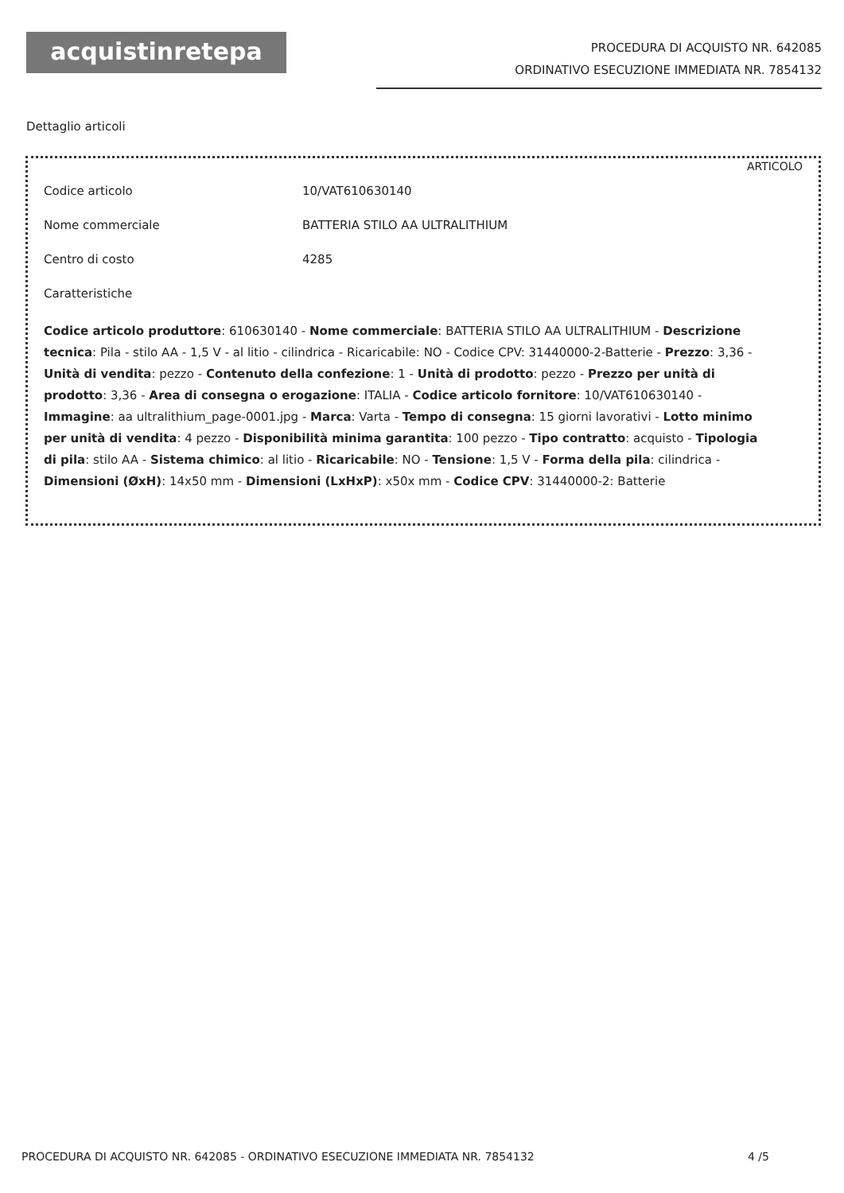acquistinretepa
PROCEDURA DI ACQUISTO NR. 642085
ORDINATIVO ESECUZIONE IMMEDIATA NR. 7854132
Dettaglio articoli
ARTICOLO
Codice articolo 10/VAT610630140
Nome commerciale BATTERIA STILO AA ULTRALITHIUM
Centro di costo 4285
Caratteristiche
Codice articolo produttore: 610630140 - Nome commerciale: BATTERIA STILO AA ULTRALITHIUM - Descrizione tecnica: Pila - stilo AA - 1,5 V - al litio - cilindrica - Ricaricabile: NO - Codice CPV: 31440000-2-Batterie - Prezzo: 3,36 - Unità di vendita: pezzo - Contenuto della confezione: 1 - Unità di prodotto: pezzo - Prezzo per unità di prodotto: 3,36 - Area di consegna o erogazione: ITALIA - Codice articolo fornitore: 10/VAT610630140 - Immagine: aa ultralithium_page-0001.jpg - Marca: Varta - Tempo di consegna: 15 giorni lavorativi - Lotto minimo per unità di vendita: 4 pezzo - Disponibilità minima garantita: 100 pezzo - Tipo contratto: acquisto - Tipologia di pila: stilo AA - Sistema chimico: al litio - Ricaricabile: NO - Tensione: 1,5 V - Forma della pila: cilindrica - Dimensioni (ØxH): 14x50 mm - Dimensioni (LxHxP): x50x mm - Codice CPV: 31440000-2: Batterie
PROCEDURA DI ACQUISTO NR. 642085 - ORDINATIVO ESECUZIONE IMMEDIATA NR. 7854132 4 /5